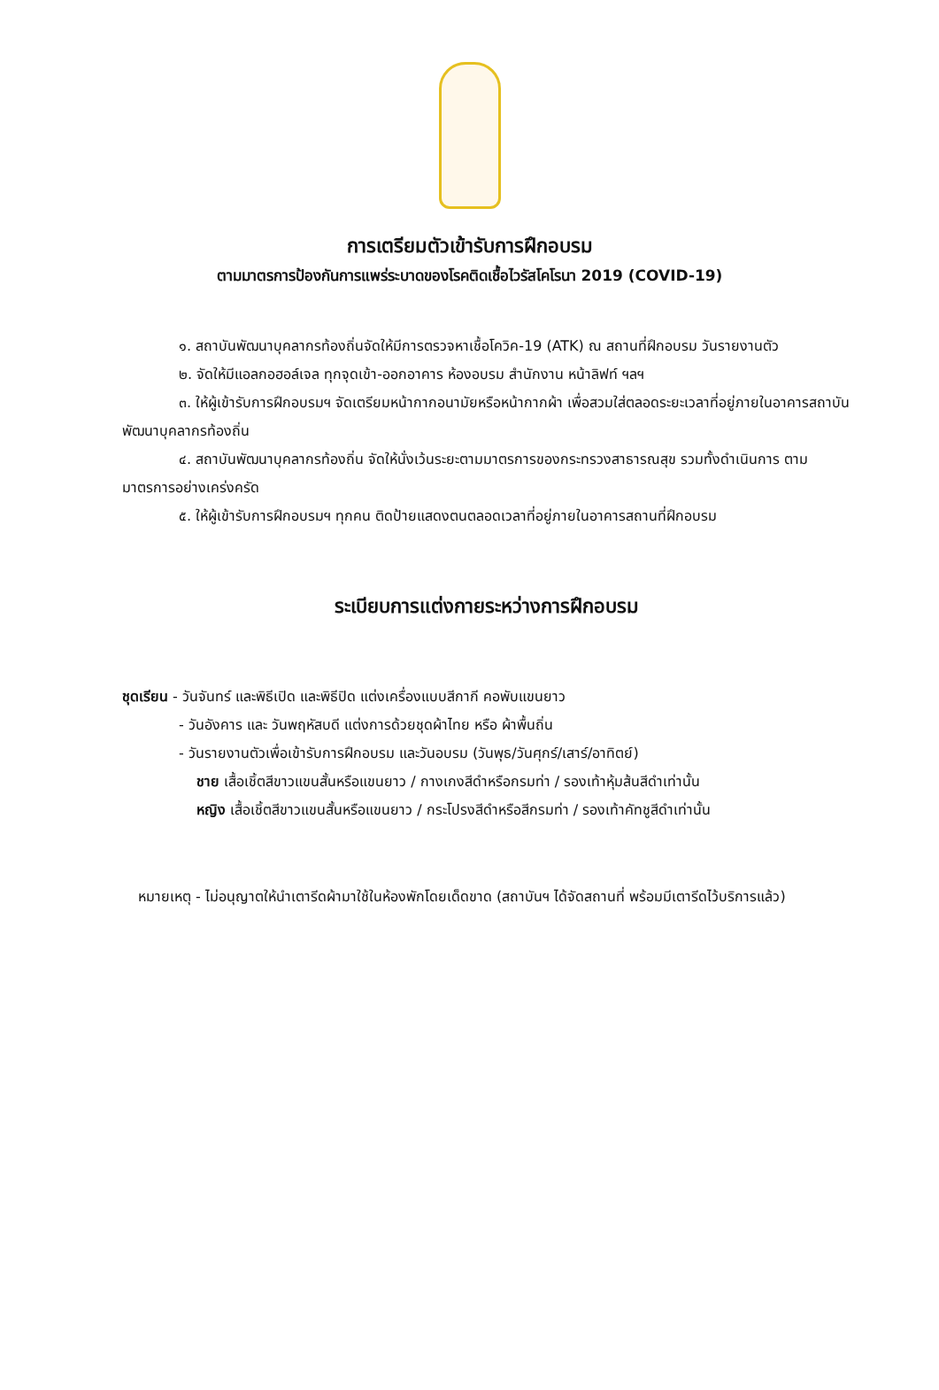การเตรียมตัวเข้ารับการฝึกอบรม
ตามมาตรการป้องกันการแพร่ระบาดของโรคติดเชื้อไวรัสโคโรนา 2019 (COVID-19)
๑. สถาบันพัฒนาบุคลากรท้องถิ่นจัดให้มีการตรวจหาเชื้อโควิค-19 (ATK) ณ สถานที่ฝึกอบรม วันรายงานตัว
๒. จัดให้มีแอลกอฮอล์เจล ทุกจุดเข้า-ออกอาคาร ห้องอบรม สำนักงาน หน้าลิฟท์ ฯลฯ
๓. ให้ผู้เข้ารับการฝึกอบรมฯ จัดเตรียมหน้ากากอนามัยหรือหน้ากากผ้า เพื่อสวมใส่ตลอดระยะเวลาที่อยู่ภายในอาคารสถาบันพัฒนาบุคลากรท้องถิ่น
๔. สถาบันพัฒนาบุคลากรท้องถิ่น จัดให้นั่งเว้นระยะตามมาตรการของกระทรวงสาธารณสุข รวมทั้งดำเนินการ ตามมาตรการอย่างเคร่งครัด
๕. ให้ผู้เข้ารับการฝึกอบรมฯ ทุกคน ติดป้ายแสดงตนตลอดเวลาที่อยู่ภายในอาคารสถานที่ฝึกอบรม
ระเบียบการแต่งกายระหว่างการฝึกอบรม
ชุดเรียน - วันจันทร์ และพิธีเปิด และพิธีปิด แต่งเครื่องแบบสีกากี คอพับแขนยาว
- วันอังคาร และ วันพฤหัสบดี แต่งการด้วยชุดผ้าไทย หรือ ผ้าพื้นถิ่น
- วันรายงานตัวเพื่อเข้ารับการฝึกอบรม และวันอบรม (วันพุธ/วันศุกร์/เสาร์/อาทิตย์)
ชาย เสื้อเชิ้ตสีขาวแขนสั้นหรือแขนยาว / กางเกงสีดำหรือกรมท่า / รองเท้าหุ้มส้นสีดำเท่านั้น
หญิง เสื้อเชิ้ตสีขาวแขนสั้นหรือแขนยาว / กระโปรงสีดำหรือสีกรมท่า / รองเท้าคัทชูสีดำเท่านั้น
หมายเหตุ - ไม่อนุญาตให้นำเตารีดผ้ามาใช้ในห้องพักโดยเด็ดขาด (สถาบันฯ ได้จัดสถานที่ พร้อมมีเตารีดไว้บริการแล้ว)